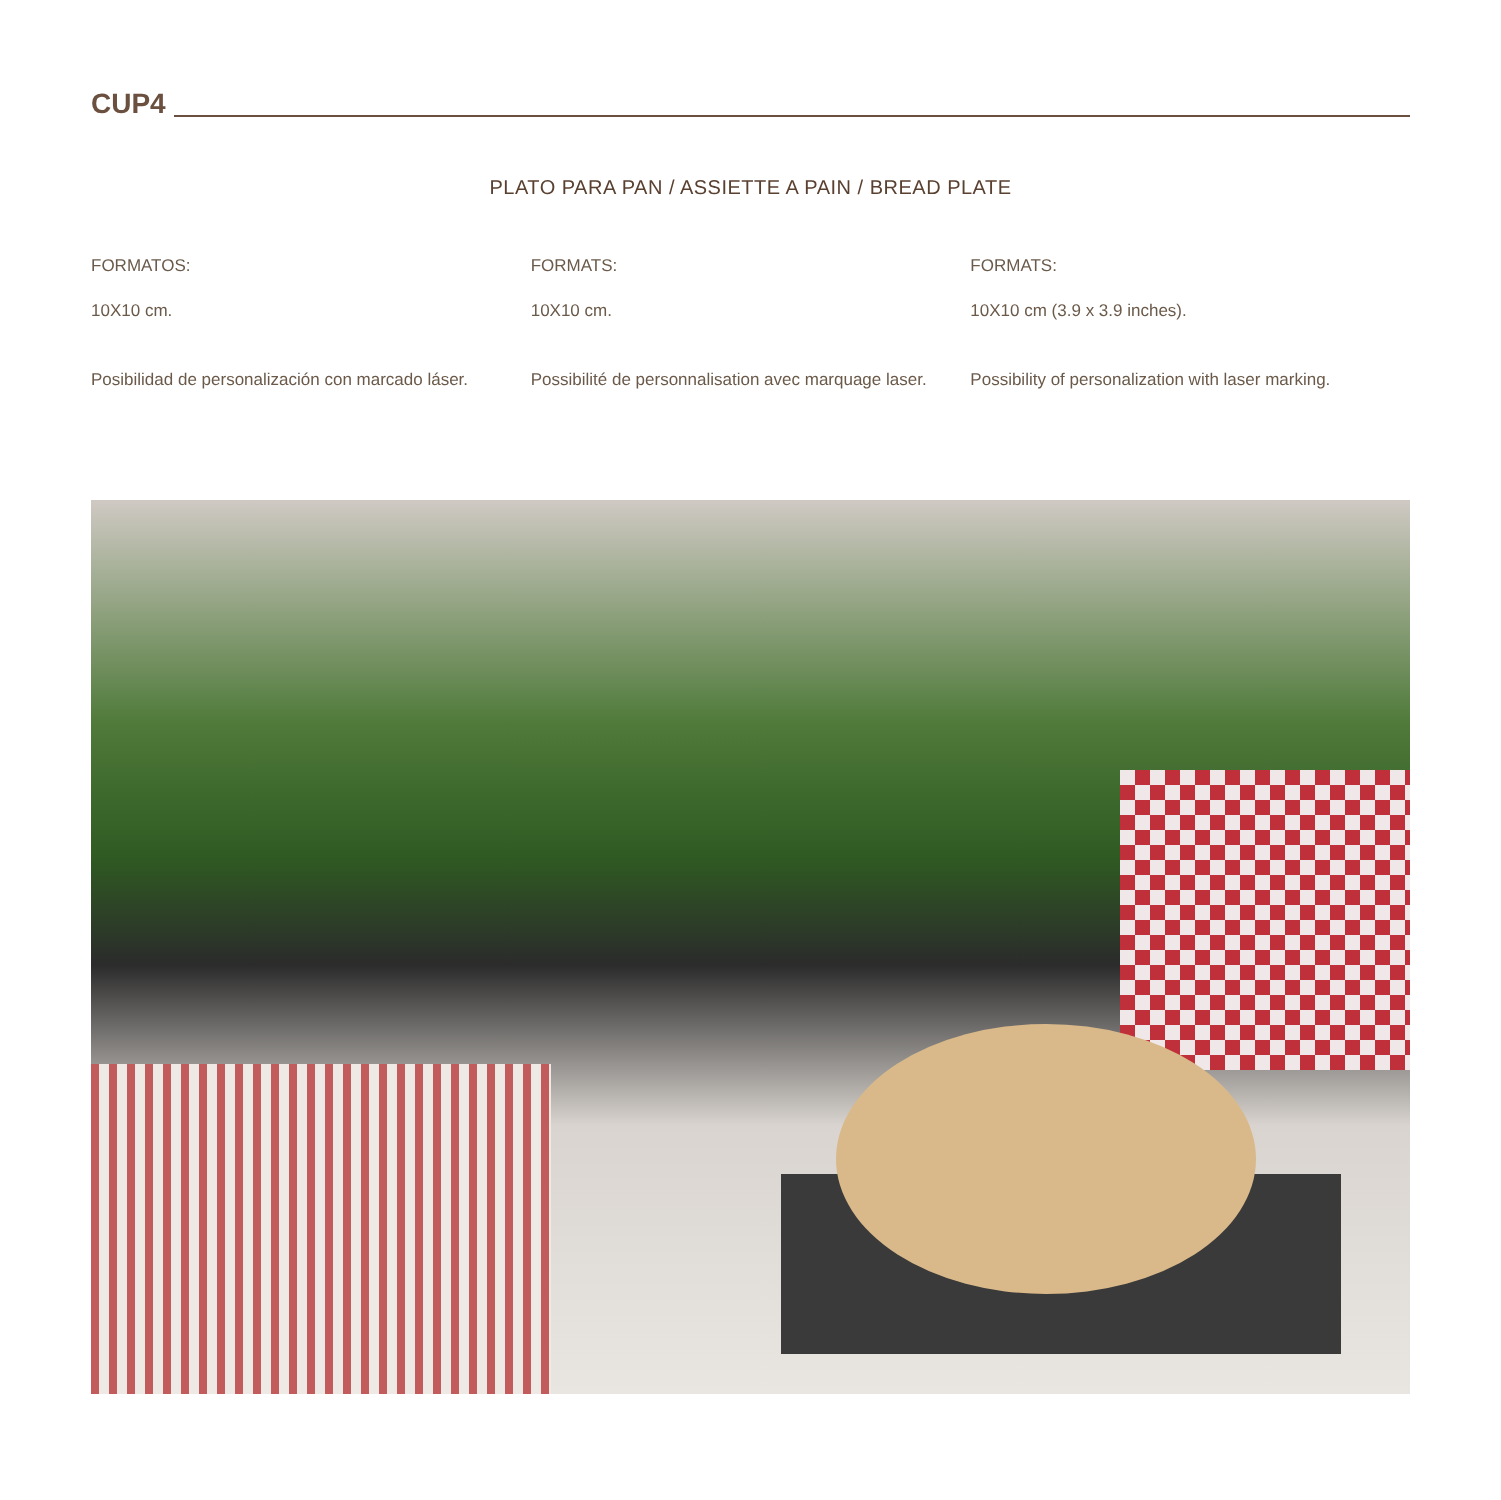CUP4
PLATO PARA PAN / ASSIETTE A PAIN / BREAD PLATE
FORMATOS:
10X10 cm.
Posibilidad de personalización con marcado láser.
FORMATS:
10X10 cm.
Possibilité de personnalisation avec marquage laser.
FORMATS:
10X10 cm (3.9 x 3.9 inches).
Possibility of personalization with laser marking.